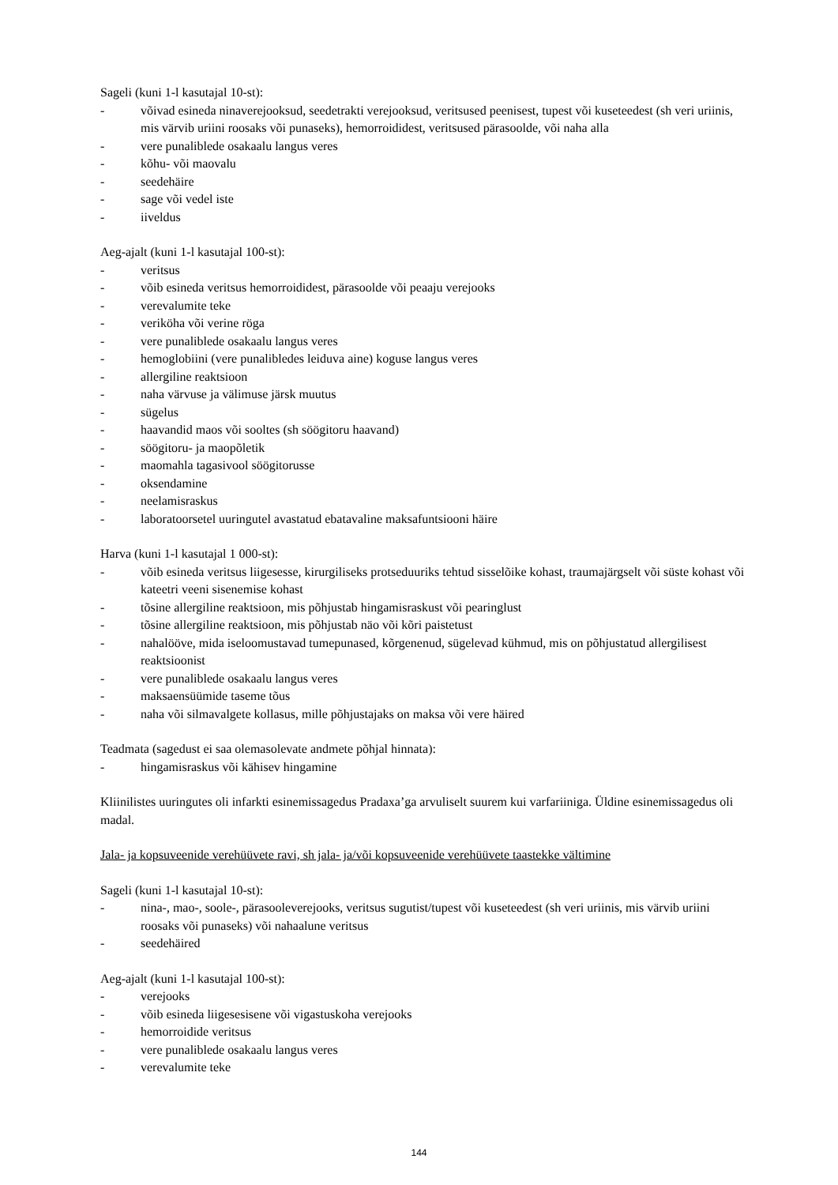Sageli (kuni 1-l kasutajal 10-st):
- võivad esineda ninaverejooksud, seedetrakti verejooksud, veritsused peenisest, tupest või kuseteedest (sh veri uriinis, mis värvib uriini roosaks või punaseks), hemorroididest, veritsused pärasoolde, või naha alla
- vere punaliblede osakaalu langus veres
- kõhu- või maovalu
- seedehäire
- sage või vedel iste
- iiveldus
Aeg-ajalt (kuni 1-l kasutajal 100-st):
- veritsus
- võib esineda veritsus hemorroididest, pärasoolde või peaaju verejooks
- verevalumite teke
- veriköha või verine röga
- vere punaliblede osakaalu langus veres
- hemoglobiini (vere punalibledes leiduva aine) koguse langus veres
- allergiline reaktsioon
- naha värvuse ja välimuse järsk muutus
- sügelus
- haavandid maos või sooltes (sh söögitoru haavand)
- söögitoru- ja maopõletik
- maomahla tagasivool söögitorusse
- oksendamine
- neelamisraskus
- laboratoorsetel uuringutel avastatud ebatavaline maksafuntsiooni häire
Harva (kuni 1-l kasutajal 1 000-st):
- võib esineda veritsus liigesesse, kirurgiliseks protseduuriks tehtud sisselõike kohast, traumajärgselt või süste kohast või kateetri veeni sisenemise kohast
- tõsine allergiline reaktsioon, mis põhjustab hingamisraskust või pearinglust
- tõsine allergiline reaktsioon, mis põhjustab näo või kõri paistetust
- nahalööve, mida iseloomustavad tumepunased, kõrgenenud, sügelevad kühmud, mis on põhjustatud allergilisest reaktsioonist
- vere punaliblede osakaalu langus veres
- maksaensüümide taseme tõus
- naha või silmavalgete kollasus, mille põhjustajaks on maksa või vere häired
Teadmata (sagedust ei saa olemasolevate andmete põhjal hinnata):
- hingamisraskus või kähisev hingamine
Kliinilistes uuringutes oli infarkti esinemissagedus Pradaxa’ga arvuliselt suurem kui varfariiniga. Üldine esinemissagedus oli madal.
Jala- ja kopsuveenide verehüüvete ravi, sh jala- ja/või kopsuveenide verehüüvete taastekke vältimine
Sageli (kuni 1-l kasutajal 10-st):
- nina-, mao-, soole-, pärasooleverejooks, veritsus sugutist/tupest või kuseteedest (sh veri uriinis, mis värvib uriini roosaks või punaseks) või nahaalune veritsus
- seedehäired
Aeg-ajalt (kuni 1-l kasutajal 100-st):
- verejooks
- võib esineda liigesesisene või vigastuskoha verejooks
- hemorroidide veritsus
- vere punaliblede osakaalu langus veres
- verevalumite teke
144